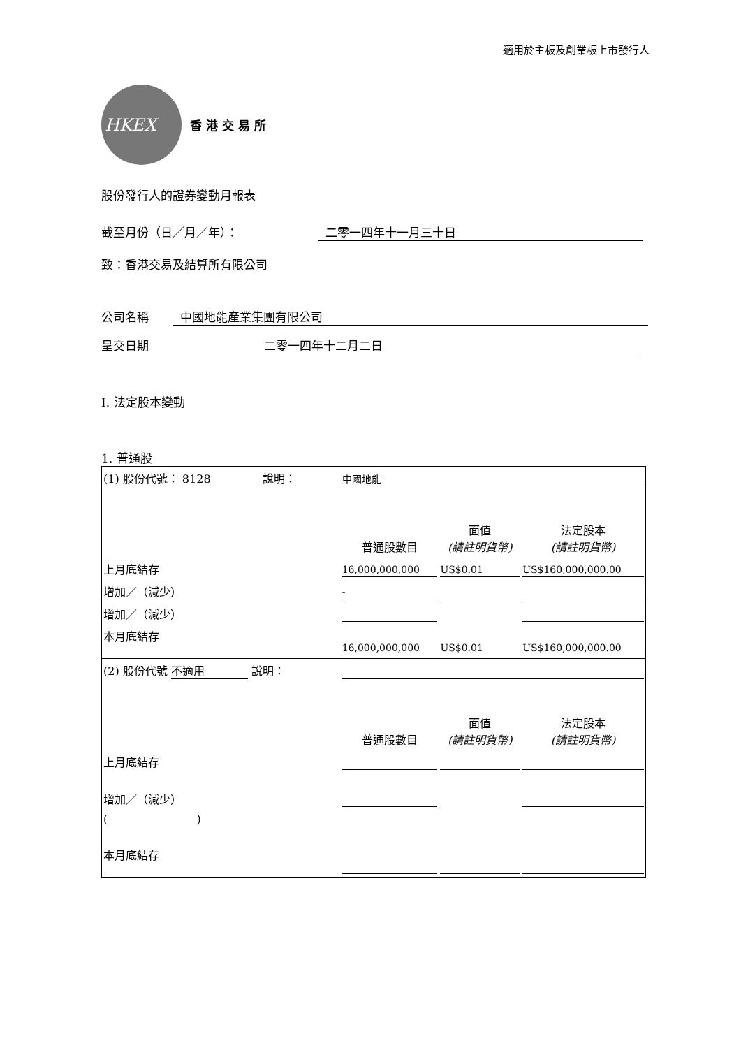適用於主板及創業板上市發行人
HKEX
香 港 交 易 所
股份發行人的證券變動月報表
截至月份（日／月／年）： 二零一四年十一月三十日
致：香港交易及結算所有限公司
公司名稱 中國地能產業集團有限公司
呈交日期 二零一四年十二月二日
I. 法定股本變動
1. 普通股
| (1) 股份代號： 8128 說明： | | 中國地能 | | |
| | | 普通股數目 | 面值 (請註明貨幣) | 法定股本 (請註明貨幣) |
| 上月底結存 | | 16,000,000,000 | US$0.01 | US$160,000,000.00 |
| 增加／（減少） | | - | | |
| 增加／（減少） | | | | |
| 本月底結存 | | 16,000,000,000 | US$0.01 | US$160,000,000.00 |
| (2) 股份代號 不適用 說明： | | | | |
| | | 普通股數目 | 面值 (請註明貨幣) | 法定股本 (請註明貨幣) |
| 上月底結存 | | | | |
| 增加／（減少） | | | | |
| ( ) | | | | |
| 本月底結存 | | | | |